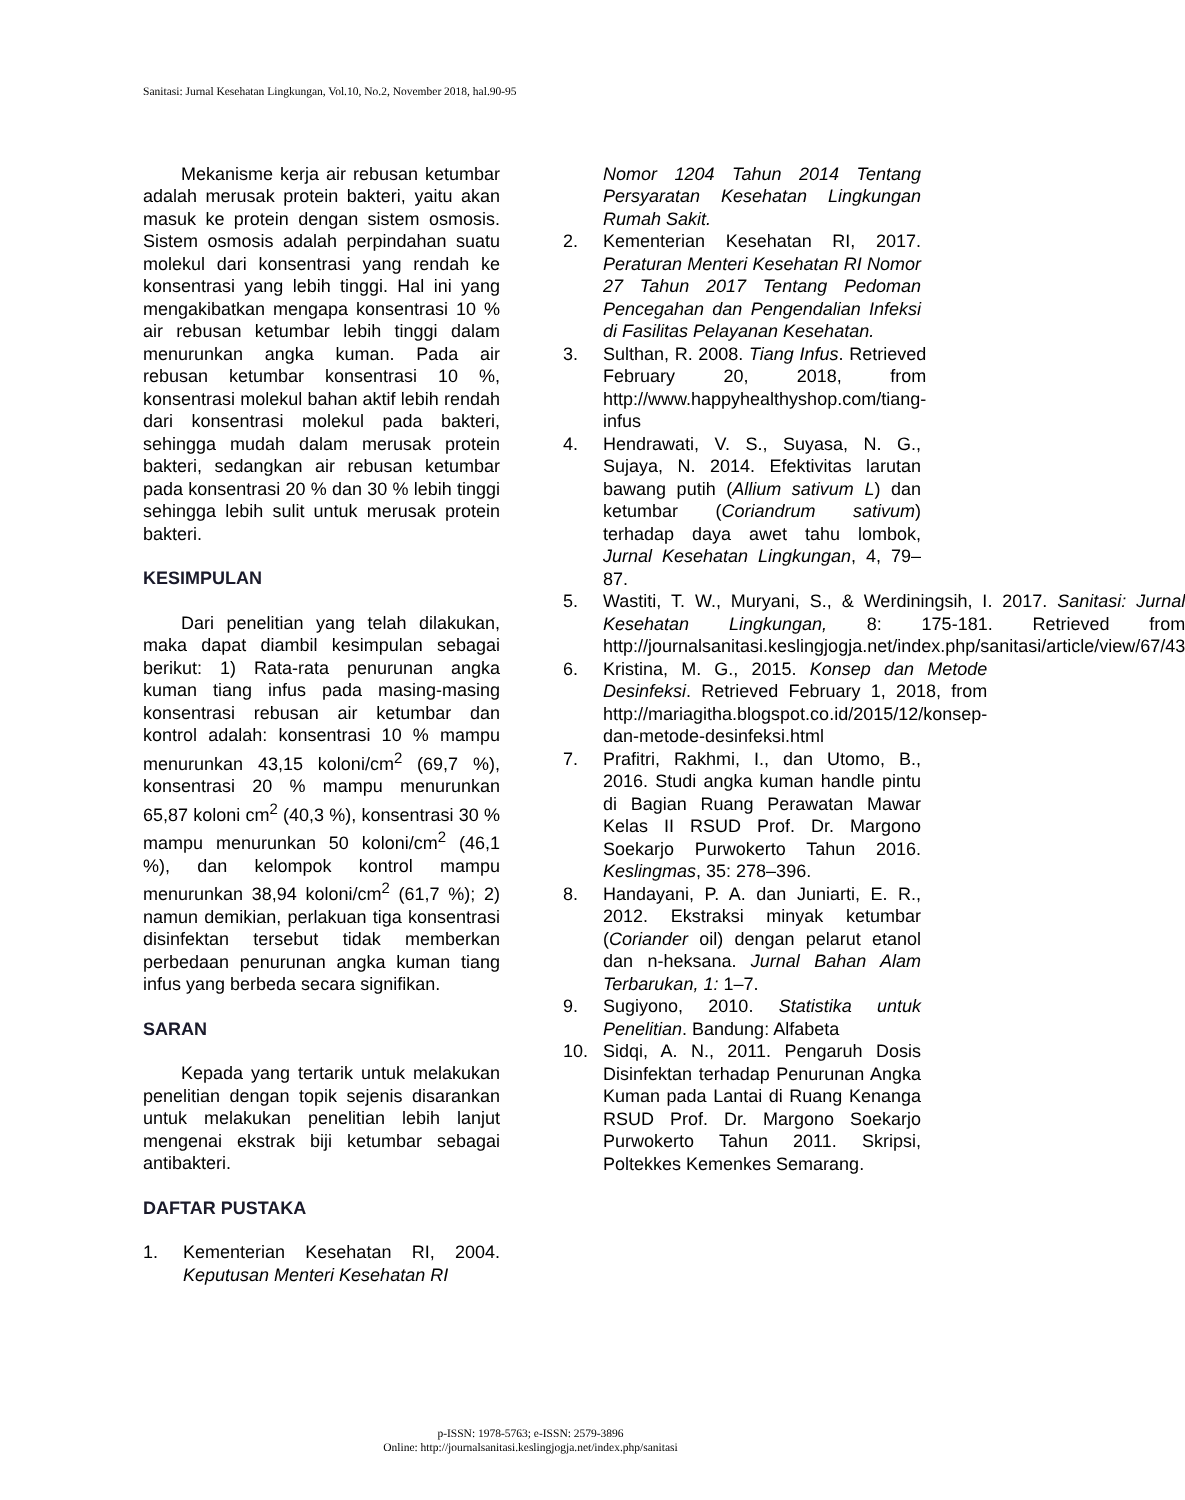Sanitasi: Jurnal Kesehatan Lingkungan, Vol.10, No.2, November 2018, hal.90-95
Mekanisme kerja air rebusan ketumbar adalah merusak protein bakteri, yaitu akan masuk ke protein dengan sistem osmosis. Sistem osmosis adalah perpindahan suatu molekul dari konsentrasi yang rendah ke konsentrasi yang lebih tinggi. Hal ini yang mengakibatkan mengapa konsentrasi 10 % air rebusan ketumbar lebih tinggi dalam menurunkan angka kuman. Pada air rebusan ketumbar konsentrasi 10 %, konsentrasi molekul bahan aktif lebih rendah dari konsentrasi molekul pada bakteri, sehingga mudah dalam merusak protein bakteri, sedangkan air rebusan ketumbar pada konsentrasi 20 % dan 30 % lebih tinggi sehingga lebih sulit untuk merusak protein bakteri.
KESIMPULAN
Dari penelitian yang telah dilakukan, maka dapat diambil kesimpulan sebagai berikut: 1) Rata-rata penurunan angka kuman tiang infus pada masing-masing konsentrasi rebusan air ketumbar dan kontrol adalah: konsentrasi 10 % mampu menurunkan 43,15 koloni/cm<sup>2</sup> (69,7 %), konsentrasi 20 % mampu menurunkan 65,87 koloni cm<sup>2</sup> (40,3 %), konsentrasi 30 % mampu menurunkan 50 koloni/cm<sup>2</sup> (46,1 %), dan kelompok kontrol mampu menurunkan 38,94 koloni/cm<sup>2</sup> (61,7 %); 2) namun demikian, perlakuan tiga konsentrasi disinfektan tersebut tidak memberkan perbedaan penurunan angka kuman tiang infus yang berbeda secara signifikan.
SARAN
Kepada yang tertarik untuk melakukan penelitian dengan topik sejenis disarankan untuk melakukan penelitian lebih lanjut mengenai ekstrak biji ketumbar sebagai antibakteri.
DAFTAR PUSTAKA
1. Kementerian Kesehatan RI, 2004. Keputusan Menteri Kesehatan RI
Nomor 1204 Tahun 2014 Tentang Persyaratan Kesehatan Lingkungan Rumah Sakit.
2. Kementerian Kesehatan RI, 2017. Peraturan Menteri Kesehatan RI Nomor 27 Tahun 2017 Tentang Pedoman Pencegahan dan Pengendalian Infeksi di Fasilitas Pelayanan Kesehatan.
3. Sulthan, R. 2008. Tiang Infus. Retrieved February 20, 2018, from http://www.happyhealthyshop.com/tiang-infus
4. Hendrawati, V. S., Suyasa, N. G., Sujaya, N. 2014. Efektivitas larutan bawang putih (Allium sativum L) dan ketumbar (Coriandrum sativum) terhadap daya awet tahu lombok, Jurnal Kesehatan Lingkungan, 4, 79–87.
5. Wastiti, T. W., Muryani, S., & Werdiningsih, I. 2017. Sanitasi: Jurnal Kesehatan Lingkungan, 8: 175-181. Retrieved from http://journalsanitasi.keslingjogja.net/index.php/sanitasi/article/view/67/43
6. Kristina, M. G., 2015. Konsep dan Metode Desinfeksi. Retrieved February 1, 2018, from http://mariagitha.blogspot.co.id/2015/12/konsep-dan-metode-desinfeksi.html
7. Prafitri, Rakhmi, I., dan Utomo, B., 2016. Studi angka kuman handle pintu di Bagian Ruang Perawatan Mawar Kelas II RSUD Prof. Dr. Margono Soekarjo Purwokerto Tahun 2016. Keslingmas, 35: 278–396.
8. Handayani, P. A. dan Juniarti, E. R., 2012. Ekstraksi minyak ketumbar (Coriander oil) dengan pelarut etanol dan n-heksana. Jurnal Bahan Alam Terbarukan, 1: 1–7.
9. Sugiyono, 2010. Statistika untuk Penelitian. Bandung: Alfabeta
10. Sidqi, A. N., 2011. Pengaruh Dosis Disinfektan terhadap Penurunan Angka Kuman pada Lantai di Ruang Kenanga RSUD Prof. Dr. Margono Soekarjo Purwokerto Tahun 2011. Skripsi, Poltekkes Kemenkes Semarang.
p-ISSN: 1978-5763; e-ISSN: 2579-3896
Online: http://journalsanitasi.keslingjogja.net/index.php/sanitasi